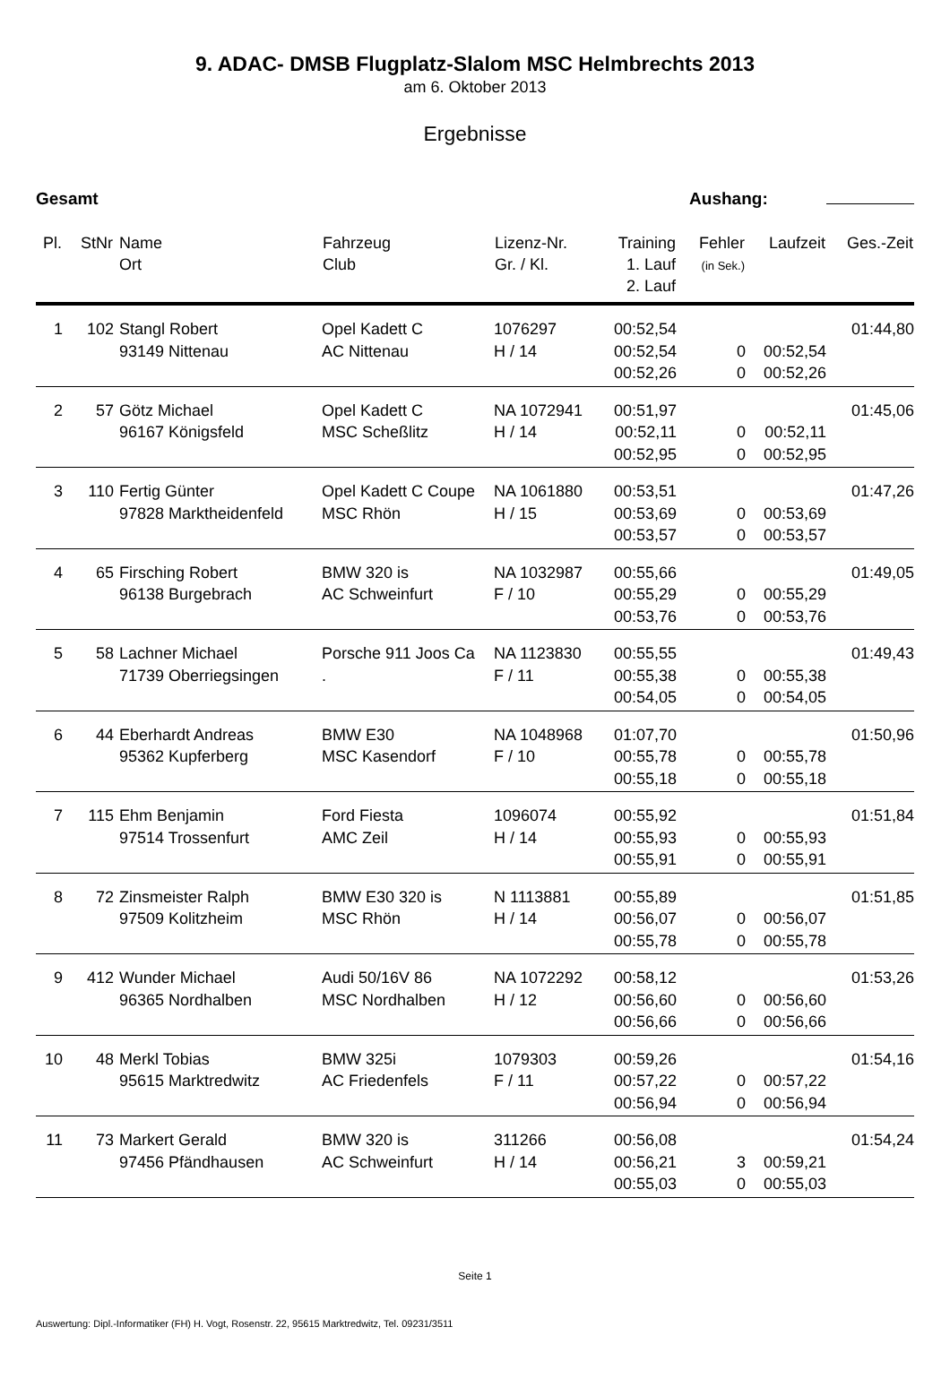9. ADAC- DMSB Flugplatz-Slalom MSC Helmbrechts 2013
am 6. Oktober 2013
Ergebnisse
Gesamt Aushang:
| Pl. | StNr | Name Ort | Fahrzeug Club | Lizenz-Nr. Gr. / Kl. | Training 1. Lauf 2. Lauf | Fehler (in Sek.) | Laufzeit | Ges.-Zeit |
| --- | --- | --- | --- | --- | --- | --- | --- | --- |
| 1 | 102 | Stangl Robert 93149 Nittenau | Opel Kadett C AC Nittenau | 1076297 H / 14 | 00:52,54 00:52,54 | 0 | 00:52,54 | 01:44,80 |
| | | | | | 00:52,26 | 0 | 00:52,26 | |
| 2 | 57 | Götz Michael 96167 Königsfeld | Opel Kadett C MSC Scheßlitz | NA 1072941 H / 14 | 00:51,97 00:52,11 | 0 | 00:52,11 | 01:45,06 |
| | | | | | 00:52,95 | 0 | 00:52,95 | |
| 3 | 110 | Fertig Günter 97828 Marktheidenfeld | Opel Kadett C Coupe MSC Rhön | NA 1061880 H / 15 | 00:53,51 00:53,69 | 0 | 00:53,69 | 01:47,26 |
| | | | | | 00:53,57 | 0 | 00:53,57 | |
| 4 | 65 | Firsching Robert 96138 Burgebrach | BMW 320 is AC Schweinfurt | NA 1032987 F / 10 | 00:55,66 00:55,29 | 0 | 00:55,29 | 01:49,05 |
| | | | | | 00:53,76 | 0 | 00:53,76 | |
| 5 | 58 | Lachner Michael 71739 Oberriegsingen | Porsche 911 Joos Ca . | NA 1123830 F / 11 | 00:55,55 00:55,38 | 0 | 00:55,38 | 01:49,43 |
| | | | | | 00:54,05 | 0 | 00:54,05 | |
| 6 | 44 | Eberhardt Andreas 95362 Kupferberg | BMW E30 MSC Kasendorf | NA 1048968 F / 10 | 01:07,70 00:55,78 | 0 | 00:55,78 | 01:50,96 |
| | | | | | 00:55,18 | 0 | 00:55,18 | |
| 7 | 115 | Ehm Benjamin 97514 Trossenfurt | Ford Fiesta AMC Zeil | 1096074 H / 14 | 00:55,92 00:55,93 | 0 | 00:55,93 | 01:51,84 |
| | | | | | 00:55,91 | 0 | 00:55,91 | |
| 8 | 72 | Zinsmeister Ralph 97509 Kolitzheim | BMW E30 320 is MSC Rhön | N 1113881 H / 14 | 00:55,89 00:56,07 | 0 | 00:56,07 | 01:51,85 |
| | | | | | 00:55,78 | 0 | 00:55,78 | |
| 9 | 412 | Wunder Michael 96365 Nordhalben | Audi 50/16V 86 MSC Nordhalben | NA 1072292 H / 12 | 00:58,12 00:56,60 | 0 | 00:56,60 | 01:53,26 |
| | | | | | 00:56,66 | 0 | 00:56,66 | |
| 10 | 48 | Merkl Tobias 95615 Marktredwitz | BMW 325i AC Friedenfels | 1079303 F / 11 | 00:59,26 00:57,22 | 0 | 00:57,22 | 01:54,16 |
| | | | | | 00:56,94 | 0 | 00:56,94 | |
| 11 | 73 | Markert Gerald 97456 Pfändhausen | BMW 320 is AC Schweinfurt | 311266 H / 14 | 00:56,08 00:56,21 | 3 | 00:59,21 | 01:54,24 |
| | | | | | 00:55,03 | 0 | 00:55,03 | |
Seite 1
Auswertung: Dipl.-Informatiker (FH) H. Vogt, Rosenstr. 22, 95615 Marktredwitz, Tel. 09231/3511